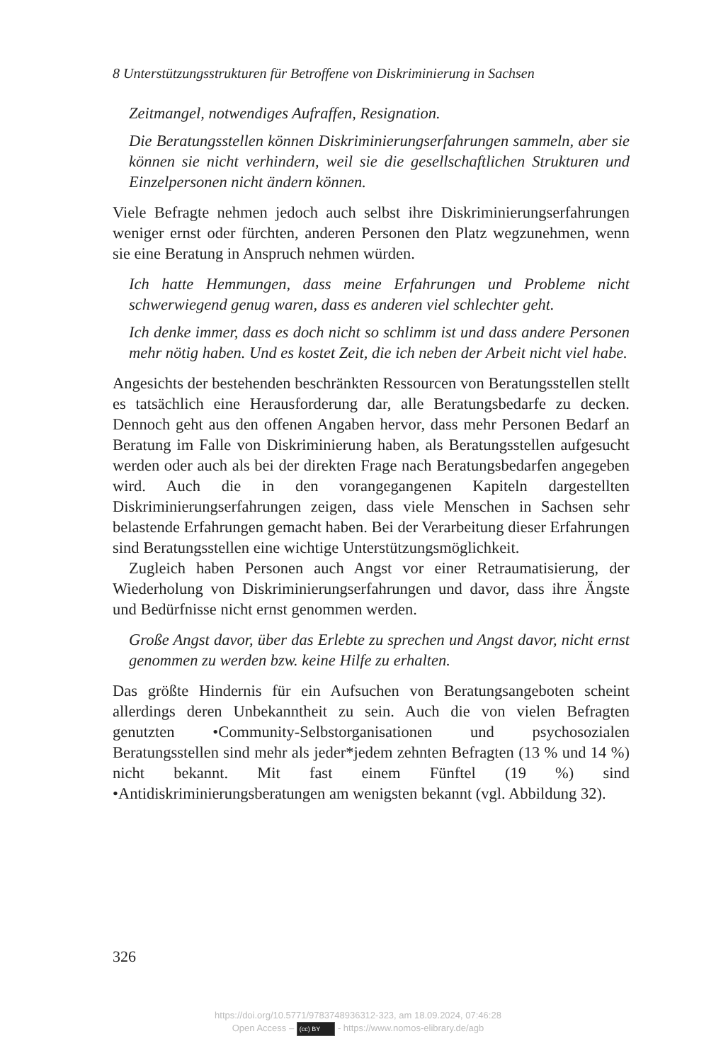8 Unterstützungsstrukturen für Betroffene von Diskriminierung in Sachsen
Zeitmangel, notwendiges Aufraffen, Resignation.
Die Beratungsstellen können Diskriminierungserfahrungen sammeln, aber sie können sie nicht verhindern, weil sie die gesellschaftlichen Strukturen und Einzelpersonen nicht ändern können.
Viele Befragte nehmen jedoch auch selbst ihre Diskriminierungserfahrungen weniger ernst oder fürchten, anderen Personen den Platz wegzunehmen, wenn sie eine Beratung in Anspruch nehmen würden.
Ich hatte Hemmungen, dass meine Erfahrungen und Probleme nicht schwerwiegend genug waren, dass es anderen viel schlechter geht.
Ich denke immer, dass es doch nicht so schlimm ist und dass andere Personen mehr nötig haben. Und es kostet Zeit, die ich neben der Arbeit nicht viel habe.
Angesichts der bestehenden beschränkten Ressourcen von Beratungsstellen stellt es tatsächlich eine Herausforderung dar, alle Beratungsbedarfe zu decken. Dennoch geht aus den offenen Angaben hervor, dass mehr Personen Bedarf an Beratung im Falle von Diskriminierung haben, als Beratungsstellen aufgesucht werden oder auch als bei der direkten Frage nach Beratungsbedarfen angegeben wird. Auch die in den vorangegangenen Kapiteln dargestellten Diskriminierungserfahrungen zeigen, dass viele Menschen in Sachsen sehr belastende Erfahrungen gemacht haben. Bei der Verarbeitung dieser Erfahrungen sind Beratungsstellen eine wichtige Unterstützungsmöglichkeit.
Zugleich haben Personen auch Angst vor einer Retraumatisierung, der Wiederholung von Diskriminierungserfahrungen und davor, dass ihre Ängste und Bedürfnisse nicht ernst genommen werden.
Große Angst davor, über das Erlebte zu sprechen und Angst davor, nicht ernst genommen zu werden bzw. keine Hilfe zu erhalten.
Das größte Hindernis für ein Aufsuchen von Beratungsangeboten scheint allerdings deren Unbekanntheit zu sein. Auch die von vielen Befragten genutzten •Community-Selbstorganisationen und psychosozialen Beratungsstellen sind mehr als jeder*jedem zehnten Befragten (13 % und 14 %) nicht bekannt. Mit fast einem Fünftel (19 %) sind •Antidiskriminierungsberatungen am wenigsten bekannt (vgl. Abbildung 32).
326
https://doi.org/10.5771/9783748936312-323, am 18.09.2024, 07:46:28
Open Access – (cc) BY - https://www.nomos-elibrary.de/agb